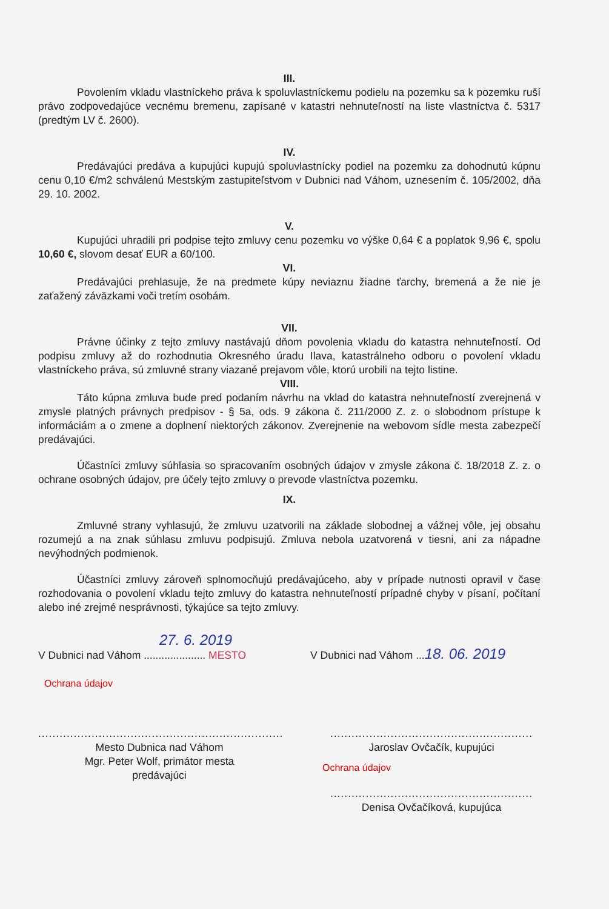III.
Povolením vkladu vlastníckeho práva k spoluvlastníckemu podielu na pozemku sa k pozemku ruší právo zodpovedajúce vecnému bremenu, zapísané v katastri nehnuteľností na liste vlastníctva č. 5317 (predtým LV č. 2600).
IV.
Predávajúci predáva a kupujúci kupujú spoluvlastnícky podiel na pozemku za dohodnutú kúpnu cenu 0,10 €/m2 schválenú Mestským zastupiteľstvom v Dubnici nad Váhom, uznesením č. 105/2002, dňa 29. 10. 2002.
V.
Kupujúci uhradili pri podpise tejto zmluvy cenu pozemku vo výške 0,64 € a poplatok 9,96 €, spolu 10,60 €, slovom desať EUR a 60/100.
VI.
Predávajúci prehlasuje, že na predmete kúpy neviaznu žiadne ťarchy, bremená a že nie je zaťažený záväzkami voči tretím osobám.
VII.
Právne účinky z tejto zmluvy nastávajú dňom povolenia vkladu do katastra nehnuteľností. Od podpisu zmluvy až do rozhodnutia Okresného úradu Ilava, katastrálneho odboru o povolení vkladu vlastníckeho práva, sú zmluvné strany viazané prejavom vôle, ktorú urobili na tejto listine.
VIII.
Táto kúpna zmluva bude pred podaním návrhu na vklad do katastra nehnuteľností zverejnená v zmysle platných právnych predpisov - § 5a, ods. 9 zákona č. 211/2000 Z. z. o slobodnom prístupe k informáciám a o zmene a doplnení niektorých zákonov. Zverejnenie na webovom sídle mesta zabezpečí predávajúci.
Účastníci zmluvy súhlasia so spracovaním osobných údajov v zmysle zákona č. 18/2018 Z. z. o ochrane osobných údajov, pre účely tejto zmluvy o prevode vlastníctva pozemku.
IX.
Zmluvné strany vyhlasujú, že zmluvu uzatvorili na základe slobodnej a vážnej vôle, jej obsahu rozumejú a na znak súhlasu zmluvu podpisujú. Zmluva nebola uzatvorená v tiesni, ani za nápadne nevýhodných podmienok.
Účastníci zmluvy zároveň splnomocňujú predávajúceho, aby v prípade nutnosti opravil v čase rozhodovania o povolení vkladu tejto zmluvy do katastra nehnuteľností prípadné chyby v písaní, počítaní alebo iné zrejmé nesprávnosti, týkajúce sa tejto zmluvy.
27. 6. 2019
V Dubnici nad Váhom ..................... MESTO
Ochrana údajov
V Dubnici nad Váhom ...18. 06. 2019
.....................................................................
Mesto Dubnica nad Váhom
Mgr. Peter Wolf, primátor mesta
predávajúci
.........................................................
Jaroslav Ovčačík, kupujúci
Ochrana údajov
.........................................................
Denisa Ovčačíková, kupujúca